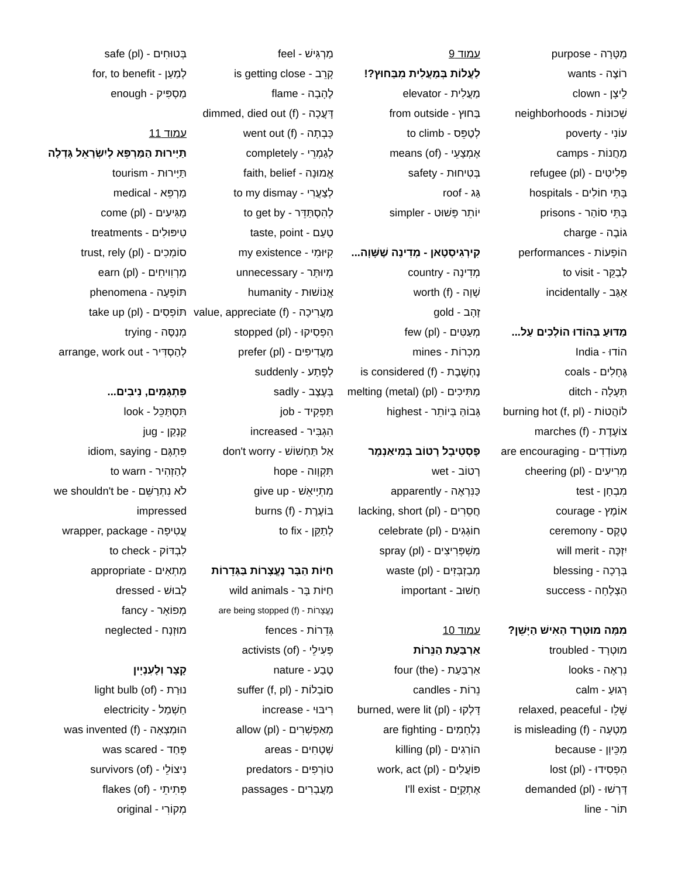מַטָּרָה - purpose
רוֹצֶה - wants
לֵיצָן - clown
שְׁכוּנוֹת - neighborhoods
עוֹנִי - poverty
מַחֲנוֹת - camps
פְּלִיטִים - refugee (pl)
בָּתֵּי חוֹלִים - hospitals
בָּתֵּי סוֹהַר - prisons
גוֹבֶה - charge
הוֹפָעוֹת - performances
לְבַקֵּר - to visit
אַגַּב - incidentally
מַדּוּעַ בְּהוֹדוּ הוֹלְכִים עַל...
הוֹדוּ - India
גֶּחָלִים - coals
תְּעָלָה - ditch
לוֹהֲטוֹת - burning hot (f, pl)
צוֹעֶדֶת - marches (f)
מְעוֹדְדִים - are encouraging
מְרִיעִים - cheering (pl)
מִבְחָן - test
אוֹמֶץ - courage
טֶקֶס - ceremony
יִזְכֶּה - will merit
בְּרָכָה - blessing
הַצְלָחָה - success
מִמָּה מוּטְרָד הָאִישׁ הַיָּשֵׁן?
מוּטְרָד - troubled
נִרְאֶה - looks
רָגוּעַ - calm
שָׁלֵו - relaxed, peaceful
מַטְעָה - is misleading (f)
מִכֵּיוָן - because
הִפְסִידוּ - lost (pl)
דָּרְשׁוּ - demanded (pl)
תּוֹר - line
עמוד 9
לַעֲלוֹת בְּמַעֲלִית מִבַּחוּץ?!
מַעֲלִית - elevator
בַּחוּץ - from outside
לְטַפֵּס - to climb
אֶמְצָעֵי - means (of)
בְּטִיחוּת - safety
גַּג - roof
יוֹתֵר פָּשׁוּט - simpler
קִירְגִיסְטָאן - מְדִינָה שֶׁשָּׁוָה...
מְדִינָה - country
שָׁוָה - worth (f)
זָהָב - gold
מְעַטִּים - few (pl)
מִכְרוֹת - mines
נֶחְשֶׁבֶת - is considered (f)
מַתִּיכִים - melting (metal) (pl)
גָּבוֹהַּ בְּיוֹתֵר - highest
פֶסְטִיבָל רָטוֹב בְּמִיאַנְמָר
רָטוֹב - wet
כַּנִּרְאֶה - apparently
חֲסֵרִים - lacking, short (pl)
חוֹגְגִים - celebrate (pl)
מַשְׁפְּרִיצִים - spray (pl)
מְבַזְבְּזִים - waste (pl)
חָשׁוּב - important
עמוד 10
אַרְבַּעַת הַנֵּרוֹת
אַרְבַּעַת - (the) four
נֵרוֹת - candles
דָּלְקוּ - burned, were lit (pl)
נִלְחָמִים - are fighting
הוֹרְגִים - killing (pl)
פּוֹעֲלִים - work, act (pl)
אֶתְקַיֵּם - I'll exist
מַרְגִּישׁ - feel
קָרֵב - is getting close
לֶהָבָה - flame
דָּעֲכָה - dimmed, died out (f)
כָּבְתָה - went out (f)
לְגַמְרֵי - completely
אֱמוּנָה - faith, belief
לְצַעֲרִי - to my dismay
לְהִסְתַּדֵּר - to get by
טַעַם - taste, point
קִיּוּמִי - my existence
מְיוּתָּר - unnecessary
אֱנוֹשׁוּת - humanity
מַעֲרִיכָה - value, appreciate (f)
הִפְסִיקוּ - stopped (pl)
מַעֲדִיפִים - prefer (pl)
לְפֶתַע - suddenly
בְּעֶצֶב - sadly
תַּפְקִיד - job
הִגְבִּיר - increased
אַל תַּחְשׁוֹשׁ - don't worry
תִּקְוָוה - hope
מִתְיָיאֵשׁ - give up
בּוֹעֶרֶת - burns (f)
לְתַקֵּן - to fix
חַיּוֹת הַבָּר נֶעֱצָרוֹת בַּגְּדֵרוֹת
חַיּוֹת בָּר - wild animals
נֶעֱצָרוֹת - are being stopped (f)
גְּדֵרוֹת - fences
פְּעִילֵי - activists (of)
טֶבַע - nature
סוֹבְלוֹת - suffer (f, pl)
רִיבּוּי - increase
מְאַפְשְׁרִים - allow (pl)
שְׁטָחִים - areas
טוֹרְפִים - predators
מַעֲבָרִים - passages
בְּטוּחִים - safe (pl)
לְמַעַן - for, to benefit
מַסְפִּיק - enough
עמוד 11
תַּיָּירוּת הַמַּרְפֵּא לְיִשְׂרָאֵל גָּדְלָה
תַּיָּירוּת - tourism
מַרְפֵּא - medical
מַגִּיעִים - come (pl)
טִיפּוּלִים - treatments
סוֹמְכִים - trust, rely (pl)
מַרְוִויחִים - earn (pl)
תּוֹפָעָה - phenomena
תּוֹפְסִים - take up (pl)
מְנַסֶּה - trying
לְהַסְדִּיר - arrange, work out
פִּתְגָּמִים, נִיבִים...
תִּסְתַּכֵּל - look
קַנְקַן - jug
פִּתְגָּם - idiom, saying
לְהַזְהִיר - to warn
לֹא נִתְרַשֵּׁם - we shouldn't be impressed
עֲטִיפָה - wrapper, package
לִבְדּוֹק - to check
מַתְאִים - appropriate
לָבוּשׁ - dressed
מְפוֹאָר - fancy
מוּזְנָח - neglected
קָצָר וְלָעִנְיָין
נוּרַת - light bulb (of)
חַשְׁמַל - electricity
הוּמְצְאָה - was invented (f)
פָּחַד - was scared
נִיצוֹלֵי - survivors (of)
פְּתִיתֵי - flakes (of)
מְקוֹרִי - original